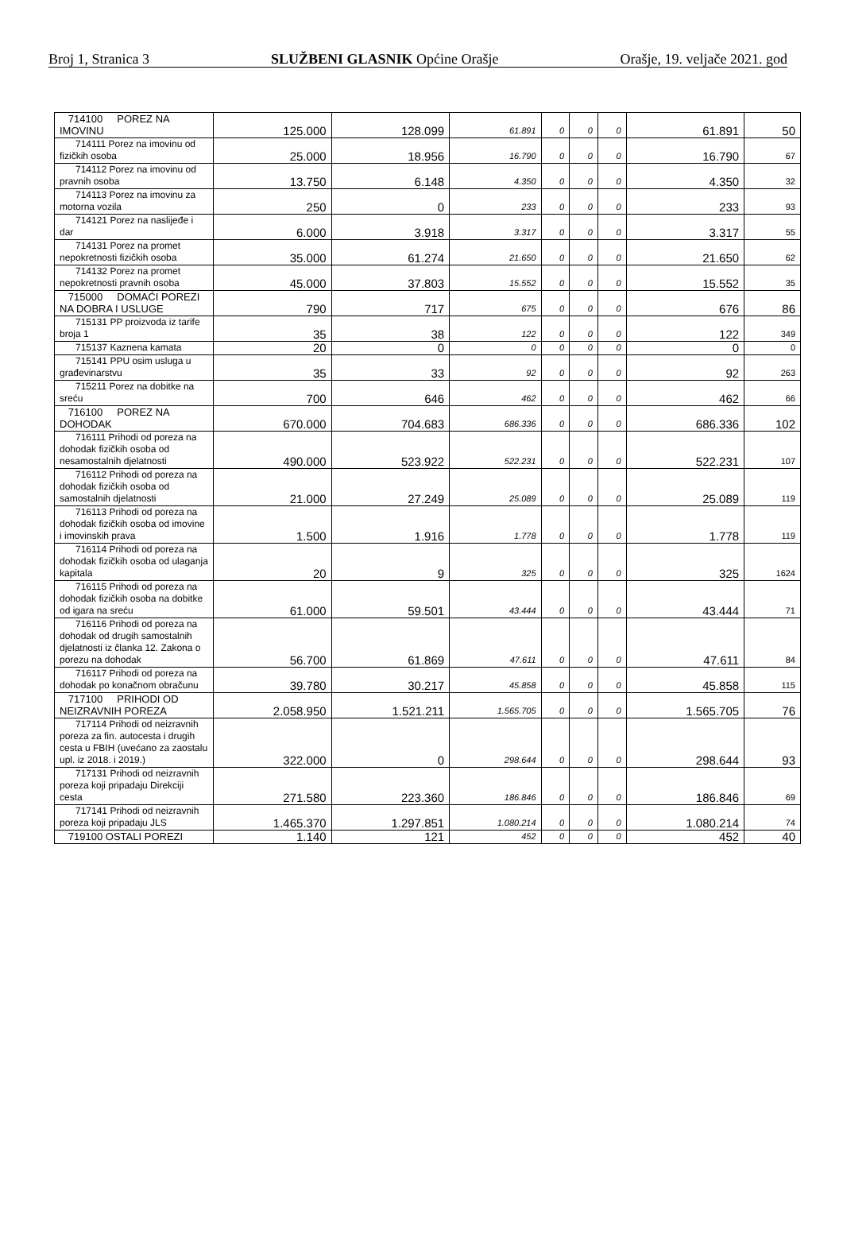Broj 1, Stranica 3 SLUŽBENI GLASNIK Općine Orašje Orašje, 19. veljače 2021. god
| 714100 POREZ NA IMOVINU | 125.000 | 128.099 | 61.891 | 0 | 0 | 0 | 61.891 | 50 |
| 714111 Porez na imovinu od fizičkih osoba | 25.000 | 18.956 | 16.790 | 0 | 0 | 0 | 16.790 | 67 |
| 714112 Porez na imovinu od pravnih osoba | 13.750 | 6.148 | 4.350 | 0 | 0 | 0 | 4.350 | 32 |
| 714113 Porez na imovinu za motorna vozila | 250 | 0 | 233 | 0 | 0 | 0 | 233 | 93 |
| 714121 Porez na naslijeđe i dar | 6.000 | 3.918 | 3.317 | 0 | 0 | 0 | 3.317 | 55 |
| 714131 Porez na promet nepokretnosti fizičkih osoba | 35.000 | 61.274 | 21.650 | 0 | 0 | 0 | 21.650 | 62 |
| 714132 Porez na promet nepokretnosti pravnih osoba | 45.000 | 37.803 | 15.552 | 0 | 0 | 0 | 15.552 | 35 |
| 715000 DOMAĆI POREZI NA DOBRA I USLUGE | 790 | 717 | 675 | 0 | 0 | 0 | 676 | 86 |
| 715131 PP proizvoda iz tarife broja 1 | 35 | 38 | 122 | 0 | 0 | 0 | 122 | 349 |
| 715137 Kaznena kamata | 20 | 0 | 0 | 0 | 0 | 0 | 0 | 0 |
| 715141 PPU osim usluga u građevinarstvu | 35 | 33 | 92 | 0 | 0 | 0 | 92 | 263 |
| 715211 Porez na dobitke na sreću | 700 | 646 | 462 | 0 | 0 | 0 | 462 | 66 |
| 716100 POREZ NA DOHODAK | 670.000 | 704.683 | 686.336 | 0 | 0 | 0 | 686.336 | 102 |
| 716111 Prihodi od poreza na dohodak fizičkih osoba od nesamostalnih djelatnosti | 490.000 | 523.922 | 522.231 | 0 | 0 | 0 | 522.231 | 107 |
| 716112 Prihodi od poreza na dohodak fizičkih osoba od samostalnih djelatnosti | 21.000 | 27.249 | 25.089 | 0 | 0 | 0 | 25.089 | 119 |
| 716113 Prihodi od poreza na dohodak fizičkih osoba od imovine i imovinskih prava | 1.500 | 1.916 | 1.778 | 0 | 0 | 0 | 1.778 | 119 |
| 716114 Prihodi od poreza na dohodak fizičkih osoba od ulaganja kapitala | 20 | 9 | 325 | 0 | 0 | 0 | 325 | 1624 |
| 716115 Prihodi od poreza na dohodak fizičkih osoba na dobitke od igara na sreću | 61.000 | 59.501 | 43.444 | 0 | 0 | 0 | 43.444 | 71 |
| 716116 Prihodi od poreza na dohodak od drugih samostalnih djelatnosti iz članka 12. Zakona o porezu na dohodak | 56.700 | 61.869 | 47.611 | 0 | 0 | 0 | 47.611 | 84 |
| 716117 Prihodi od poreza na dohodak po konačnom obračunu | 39.780 | 30.217 | 45.858 | 0 | 0 | 0 | 45.858 | 115 |
| 717100 PRIHODI OD NEIZRAVNIH POREZA | 2.058.950 | 1.521.211 | 1.565.705 | 0 | 0 | 0 | 1.565.705 | 76 |
| 717114 Prihodi od neizravnih poreza za fin. autocesta i drugih cesta u FBIH (uvećano za zaostalu upl. iz 2018. i 2019.) | 322.000 | 0 | 298.644 | 0 | 0 | 0 | 298.644 | 93 |
| 717131 Prihodi od neizravnih poreza koji pripadaju Direkciji cesta | 271.580 | 223.360 | 186.846 | 0 | 0 | 0 | 186.846 | 69 |
| 717141 Prihodi od neizravnih poreza koji pripadaju JLS | 1.465.370 | 1.297.851 | 1.080.214 | 0 | 0 | 0 | 1.080.214 | 74 |
| 719100 OSTALI POREZI | 1.140 | 121 | 452 | 0 | 0 | 0 | 452 | 40 |